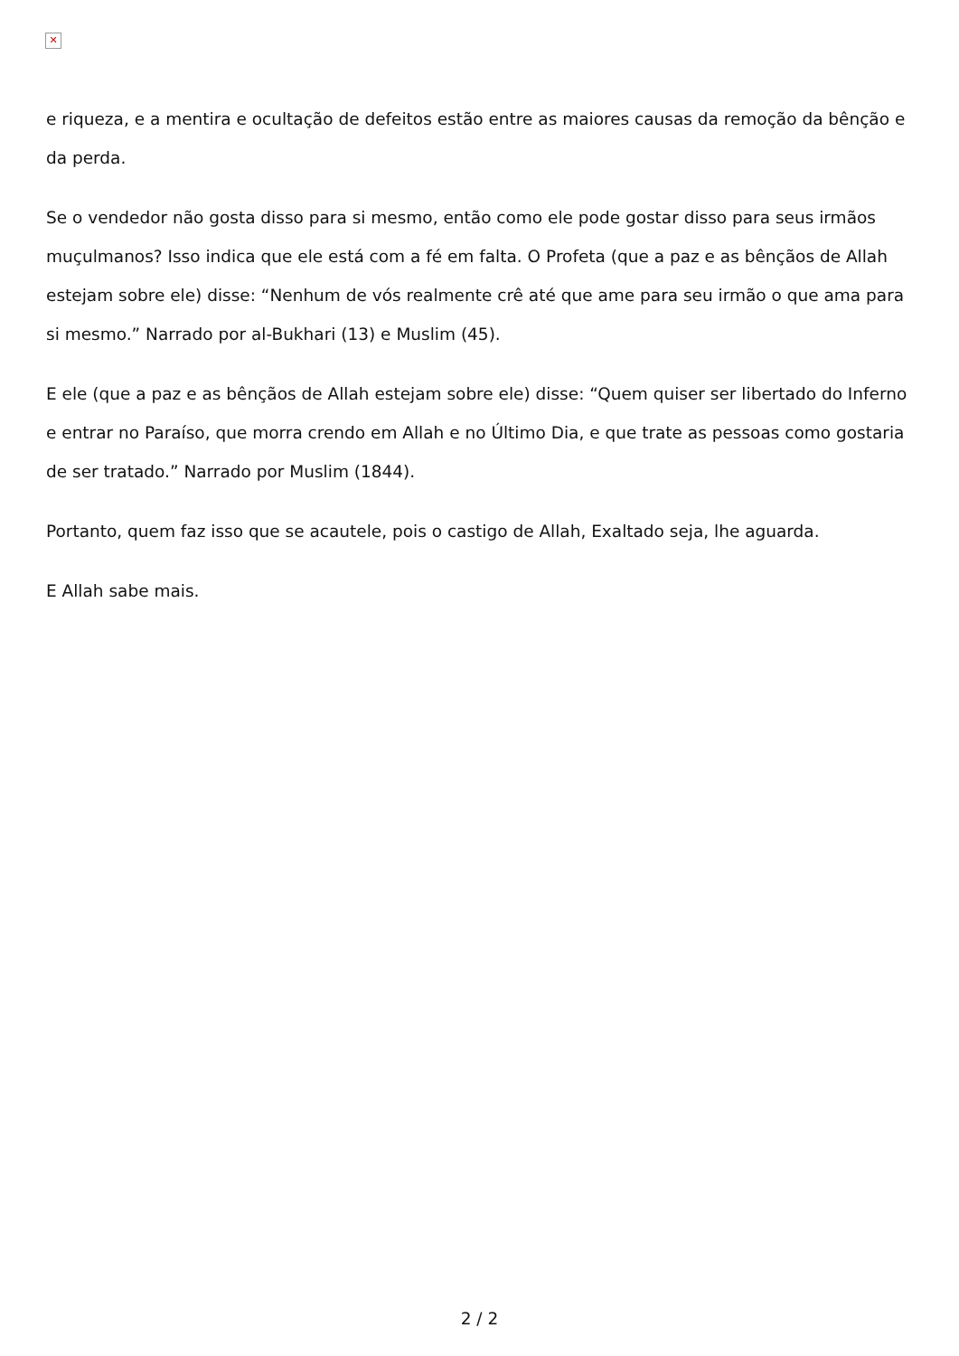✕
e riqueza, e a mentira e ocultação de defeitos estão entre as maiores causas da remoção da bênção e da perda.
Se o vendedor não gosta disso para si mesmo, então como ele pode gostar disso para seus irmãos muçulmanos? Isso indica que ele está com a fé em falta. O Profeta (que a paz e as bênçãos de Allah estejam sobre ele) disse: “Nenhum de vós realmente crê até que ame para seu irmão o que ama para si mesmo.” Narrado por al-Bukhari (13) e Muslim (45).
E ele (que a paz e as bênçãos de Allah estejam sobre ele) disse: “Quem quiser ser libertado do Inferno e entrar no Paraíso, que morra crendo em Allah e no Último Dia, e que trate as pessoas como gostaria de ser tratado.” Narrado por Muslim (1844).
Portanto, quem faz isso que se acautele, pois o castigo de Allah, Exaltado seja, lhe aguarda.
E Allah sabe mais.
2 / 2